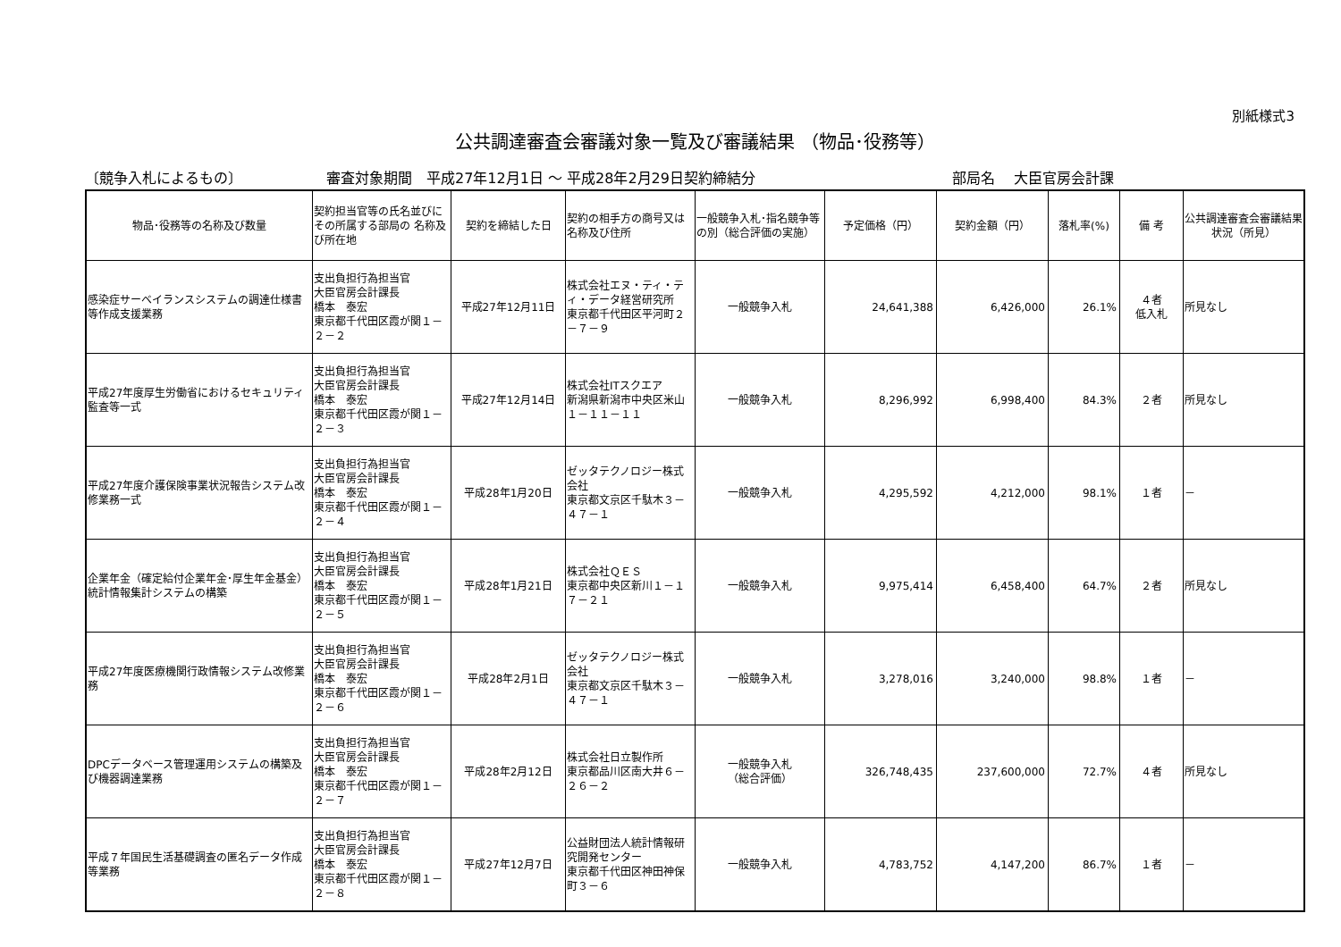別紙様式3
公共調達審査会審議対象一覧及び審議結果 （物品･役務等）
〔競争入札によるもの〕 審査対象期間　平成27年12月1日 ～ 平成28年2月29日契約締結分 部局名　 大臣官房会計課
| 物品･役務等の名称及び数量 | 契約担当官等の氏名並びにその所属する部局の 名称及び所在地 | 契約を締結した日 | 契約の相手方の商号又は名称及び住所 | 一般競争入札･指名競争等の別（総合評価の実施） | 予定価格（円） | 契約金額（円） | 落札率(%) | 備 考 | 公共調達審査会審議結果状況（所見） |
| --- | --- | --- | --- | --- | --- | --- | --- | --- | --- |
| 感染症サーベイランスシステムの調達仕様書等作成支援業務 | 支出負担行為担当官 大臣官房会計課長 橋本 泰宏 東京都千代田区霞が関１－２－２ | 平成27年12月11日 | 株式会社エヌ・ティ・ティ・データ経営研究所 東京都千代田区平河町２－７－９ | 一般競争入札 | 24,641,388 | 6,426,000 | 26.1% | ４者 低入札 | 所見なし |
| 平成27年度厚生労働省におけるセキュリティ監査等一式 | 支出負担行為担当官 大臣官房会計課長 橋本 泰宏 東京都千代田区霞が関１－２－３ | 平成27年12月14日 | 株式会社ITスクエア 新潟県新潟市中央区米山１－１１－１１ | 一般競争入札 | 8,296,992 | 6,998,400 | 84.3% | ２者 | 所見なし |
| 平成27年度介護保険事業状況報告システム改修業務一式 | 支出負担行為担当官 大臣官房会計課長 橋本 泰宏 東京都千代田区霞が関１－２－４ | 平成28年1月20日 | ゼッタテクノロジー株式会社 東京都文京区千駄木３－４７－１ | 一般競争入札 | 4,295,592 | 4,212,000 | 98.1% | １者 | － |
| 企業年金（確定給付企業年金･厚生年金基金）統計情報集計システムの構築 | 支出負担行為担当官 大臣官房会計課長 橋本 泰宏 東京都千代田区霞が関１－２－５ | 平成28年1月21日 | 株式会社ＱＥＳ 東京都中央区新川１－１７－２１ | 一般競争入札 | 9,975,414 | 6,458,400 | 64.7% | ２者 | 所見なし |
| 平成27年度医療機関行政情報システム改修業務 | 支出負担行為担当官 大臣官房会計課長 橋本 泰宏 東京都千代田区霞が関１－２－６ | 平成28年2月1日 | ゼッタテクノロジー株式会社 東京都文京区千駄木３－４７－１ | 一般競争入札 | 3,278,016 | 3,240,000 | 98.8% | １者 | － |
| DPCデータベース管理運用システムの構築及び機器調達業務 | 支出負担行為担当官 大臣官房会計課長 橋本 泰宏 東京都千代田区霞が関１－２－７ | 平成28年2月12日 | 株式会社日立製作所 東京都品川区南大井６－２６－２ | 一般競争入札 （総合評価） | 326,748,435 | 237,600,000 | 72.7% | ４者 | 所見なし |
| 平成７年国民生活基礎調査の匿名データ作成等業務 | 支出負担行為担当官 大臣官房会計課長 橋本 泰宏 東京都千代田区霞が関１－２－８ | 平成27年12月7日 | 公益財団法人統計情報研究開発センター 東京都千代田区神田神保町３－６ | 一般競争入札 | 4,783,752 | 4,147,200 | 86.7% | １者 | － |